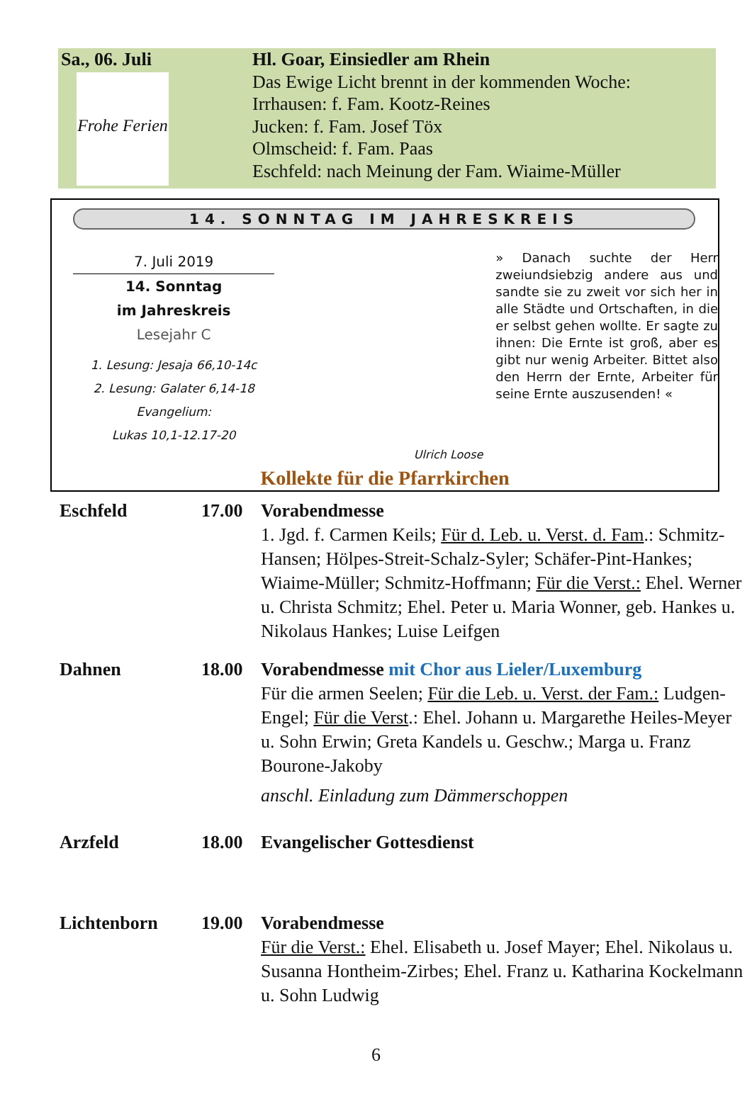Sa., 06. Juli
Frohe Ferien
Hl. Goar, Einsiedler am Rhein
Das Ewige Licht brennt in der kommenden Woche:
Irrhausen: f. Fam. Kootz-Reines
Jucken: f. Fam. Josef Töx
Olmscheid: f. Fam. Paas
Eschfeld: nach Meinung der Fam. Wiaime-Müller
14. SONNTAG IM JAHRESKREIS
7. Juli 2019
14. Sonntag
im Jahreskreis
Lesejahr C
1. Lesung: Jesaja 66,10-14c
2. Lesung: Galater 6,14-18
Evangelium:
Lukas 10,1-12.17-20
Ulrich Loose
» Danach suchte der Herr zweiundsiebzig andere aus und sandte sie zu zweit vor sich her in alle Städte und Ortschaften, in die er selbst gehen wollte. Er sagte zu ihnen: Die Ernte ist groß, aber es gibt nur wenig Arbeiter. Bittet also den Herrn der Ernte, Arbeiter für seine Ernte auszusenden! «
Kollekte für die Pfarrkirchen
Eschfeld 17.00 Vorabendmesse
1. Jgd. f. Carmen Keils; Für d. Leb. u. Verst. d. Fam.: Schmitz-Hansen; Hölpes-Streit-Schalz-Syler; Schäfer-Pint-Hankes; Wiaime-Müller; Schmitz-Hoffmann; Für die Verst.: Ehel. Werner u. Christa Schmitz; Ehel. Peter u. Maria Wonner, geb. Hankes u. Nikolaus Hankes; Luise Leifgen
Dahnen 18.00 Vorabendmesse mit Chor aus Lieler/Luxemburg
Für die armen Seelen; Für die Leb. u. Verst. der Fam.: Ludgen-Engel; Für die Verst.: Ehel. Johann u. Margarethe Heiles-Meyer u. Sohn Erwin; Greta Kandels u. Geschw.; Marga u. Franz Bourone-Jakoby
anschl. Einladung zum Dämmerschoppen
Arzfeld 18.00 Evangelischer Gottesdienst
Lichtenborn 19.00 Vorabendmesse
Für die Verst.: Ehel. Elisabeth u. Josef Mayer; Ehel. Nikolaus u. Susanna Hontheim-Zirbes; Ehel. Franz u. Katharina Kockelmann u. Sohn Ludwig
6